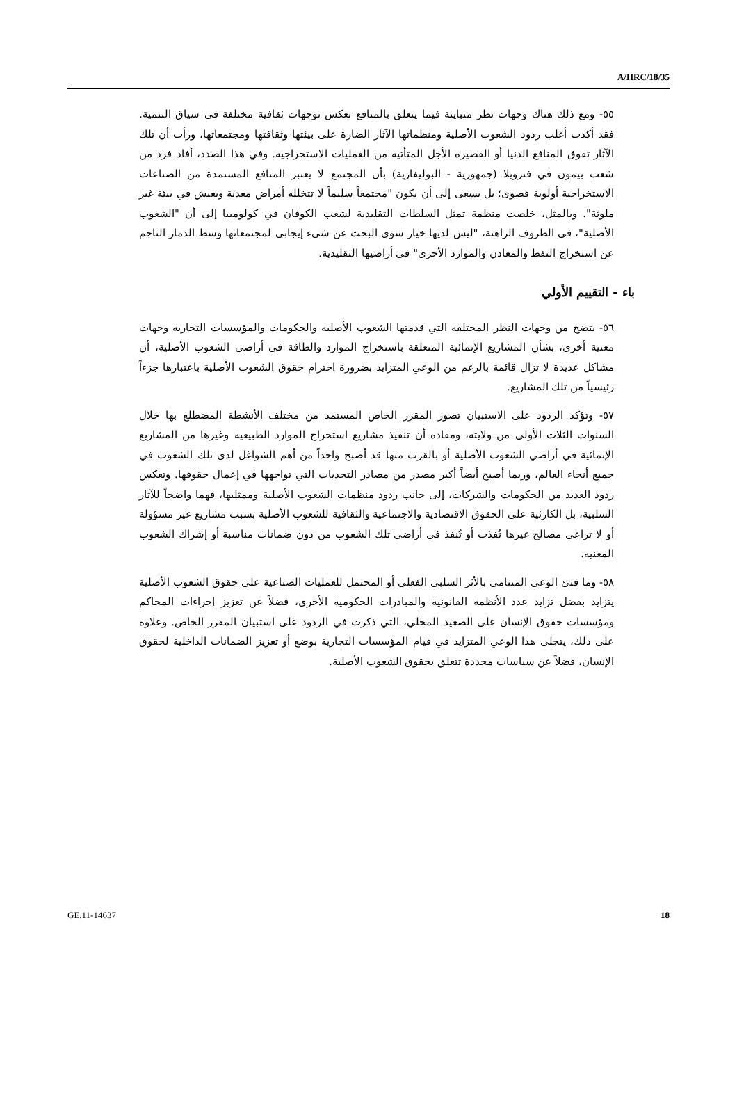A/HRC/18/35
٥٥- ومع ذلك هناك وجهات نظر متباينة فيما يتعلق بالمنافع تعكس توجهات ثقافية مختلفة في سياق التنمية. فقد أكدت أغلب ردود الشعوب الأصلية ومنظماتها الآثار الضارة على بيئتها وثقافتها ومجتمعاتها، ورأت أن تلك الآثار تفوق المنافع الدنيا أو القصيرة الأجل المتأتية من العمليات الاستخراجية. وفي هذا الصدد، أفاد فرد من شعب بيمون في فنزويلا (جمهورية - البوليفارية) بأن المجتمع لا يعتبر المنافع المستمدة من الصناعات الاستخراجية أولوية قصوى؛ بل يسعى إلى أن يكون "مجتمعاً سليماً لا تتخلله أمراض معدية ويعيش في بيئة غير ملوثة". وبالمثل، خلصت منظمة تمثل السلطات التقليدية لشعب الكوفان في كولومبيا إلى أن "الشعوب الأصلية"، في الظروف الراهنة، "ليس لديها خيار سوى البحث عن شيء إيجابي لمجتمعاتها وسط الدمار الناجم عن استخراج النفط والمعادن والموارد الأخرى" في أراضيها التقليدية.
باء - التقييم الأولي
٥٦- يتضح من وجهات النظر المختلفة التي قدمتها الشعوب الأصلية والحكومات والمؤسسات التجارية وجهات معنية أخرى، بشأن المشاريع الإنمائية المتعلقة باستخراج الموارد والطاقة في أراضي الشعوب الأصلية، أن مشاكل عديدة لا تزال قائمة بالرغم من الوعي المتزايد بضرورة احترام حقوق الشعوب الأصلية باعتبارها جزءاً رئيسياً من تلك المشاريع.
٥٧- وتؤكد الردود على الاستبيان تصور المقرر الخاص المستمد من مختلف الأنشطة المضطلع بها خلال السنوات الثلاث الأولى من ولايته، ومفاده أن تنفيذ مشاريع استخراج الموارد الطبيعية وغيرها من المشاريع الإنمائية في أراضي الشعوب الأصلية أو بالقرب منها قد أصبح واحداً من أهم الشواغل لدى تلك الشعوب في جميع أنحاء العالم، وربما أصبح أيضاً أكبر مصدر من مصادر التحديات التي تواجهها في إعمال حقوقها. وتعكس ردود العديد من الحكومات والشركات، إلى جانب ردود منظمات الشعوب الأصلية وممثليها، فهما واضحاً للآثار السلبية، بل الكارثية على الحقوق الاقتصادية والاجتماعية والثقافية للشعوب الأصلية بسبب مشاريع غير مسؤولة أو لا تراعي مصالح غيرها نُفذت أو تُنفذ في أراضي تلك الشعوب من دون ضمانات مناسبة أو إشراك الشعوب المعنية.
٥٨- وما فتئ الوعي المتنامي بالأثر السلبي الفعلي أو المحتمل للعمليات الصناعية على حقوق الشعوب الأصلية يتزايد بفضل تزايد عدد الأنظمة القانونية والمبادرات الحكومية الأخرى، فضلاً عن تعزيز إجراءات المحاكم ومؤسسات حقوق الإنسان على الصعيد المحلي، التي ذكرت في الردود على استبيان المقرر الخاص. وعلاوة على ذلك، يتجلى هذا الوعي المتزايد في قيام المؤسسات التجارية بوضع أو تعزيز الضمانات الداخلية لحقوق الإنسان، فضلاً عن سياسات محددة تتعلق بحقوق الشعوب الأصلية.
GE.11-14637 18